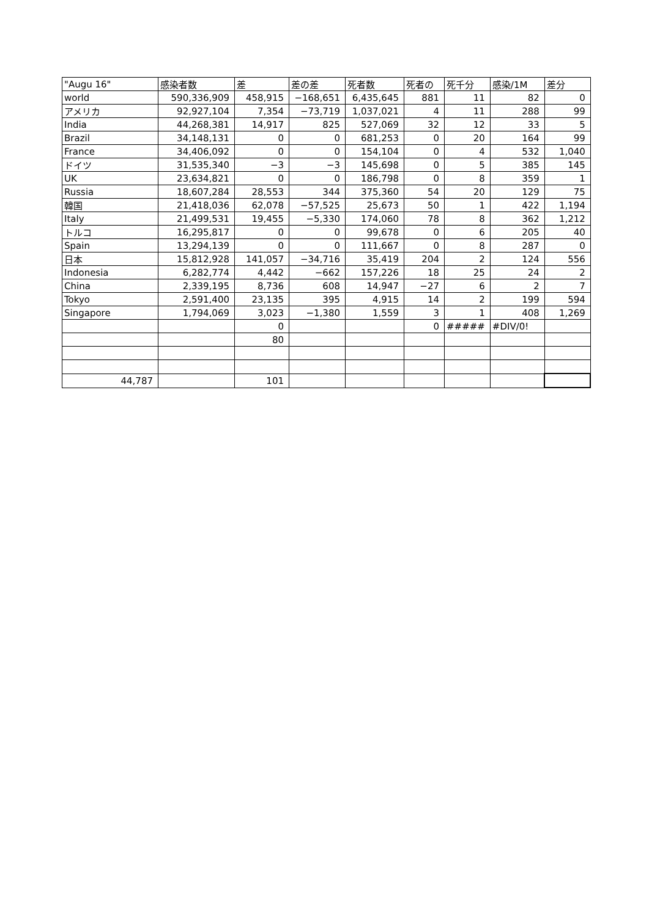| "Augu 16" | 感染者数 | 差 | 差の差 | 死者数 | 死者の | 死千分 | 感染/1M | 差分 |
| world | 590,336,909 | 458,915 | −168,651 | 6,435,645 | 881 | 11 | 82 | 0 |
| アメリカ | 92,927,104 | 7,354 | −73,719 | 1,037,021 | 4 | 11 | 288 | 99 |
| India | 44,268,381 | 14,917 | 825 | 527,069 | 32 | 12 | 33 | 5 |
| Brazil | 34,148,131 | 0 | 0 | 681,253 | 0 | 20 | 164 | 99 |
| France | 34,406,092 | 0 | 0 | 154,104 | 0 | 4 | 532 | 1,040 |
| ドイツ | 31,535,340 | −3 | −3 | 145,698 | 0 | 5 | 385 | 145 |
| UK | 23,634,821 | 0 | 0 | 186,798 | 0 | 8 | 359 | 1 |
| Russia | 18,607,284 | 28,553 | 344 | 375,360 | 54 | 20 | 129 | 75 |
| 韓国 | 21,418,036 | 62,078 | −57,525 | 25,673 | 50 | 1 | 422 | 1,194 |
| Italy | 21,499,531 | 19,455 | −5,330 | 174,060 | 78 | 8 | 362 | 1,212 |
| トルコ | 16,295,817 | 0 | 0 | 99,678 | 0 | 6 | 205 | 40 |
| Spain | 13,294,139 | 0 | 0 | 111,667 | 0 | 8 | 287 | 0 |
| 日本 | 15,812,928 | 141,057 | −34,716 | 35,419 | 204 | 2 | 124 | 556 |
| Indonesia | 6,282,774 | 4,442 | −662 | 157,226 | 18 | 25 | 24 | 2 |
| China | 2,339,195 | 8,736 | 608 | 14,947 | −27 | 6 | 2 | 7 |
| Tokyo | 2,591,400 | 23,135 | 395 | 4,915 | 14 | 2 | 199 | 594 |
| Singapore | 1,794,069 | 3,023 | −1,380 | 1,559 | 3 | 1 | 408 | 1,269 |
| | | 0 | | | 0 | ##### | #DIV/0! | |
| | | 80 | | | | | | |
| 44,787 | | 101 | | | | | | |